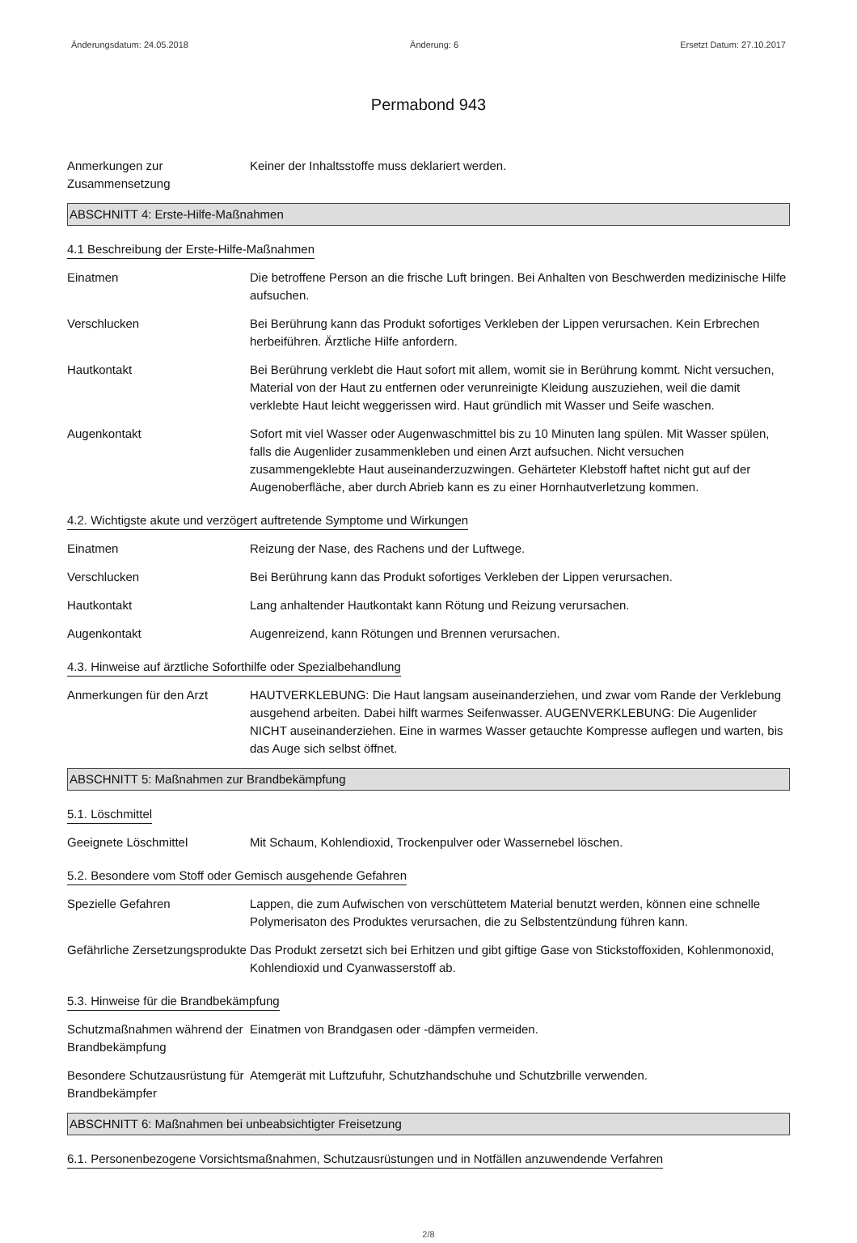Änderungsdatum: 24.05.2018 Änderung: 6 Ersetzt Datum: 27.10.2017
Permabond 943
Anmerkungen zur Zusammensetzung
Keiner der Inhaltsstoffe muss deklariert werden.
ABSCHNITT 4: Erste-Hilfe-Maßnahmen
4.1 Beschreibung der Erste-Hilfe-Maßnahmen
Einatmen Die betroffene Person an die frische Luft bringen. Bei Anhalten von Beschwerden medizinische Hilfe aufsuchen.
Verschlucken Bei Berührung kann das Produkt sofortiges Verkleben der Lippen verursachen. Kein Erbrechen herbeiführen. Ärztliche Hilfe anfordern.
Hautkontakt Bei Berührung verklebt die Haut sofort mit allem, womit sie in Berührung kommt. Nicht versuchen, Material von der Haut zu entfernen oder verunreinigte Kleidung auszuziehen, weil die damit verklebte Haut leicht weggerissen wird. Haut gründlich mit Wasser und Seife waschen.
Augenkontakt Sofort mit viel Wasser oder Augenwaschmittel bis zu 10 Minuten lang spülen. Mit Wasser spülen, falls die Augenlider zusammenkleben und einen Arzt aufsuchen. Nicht versuchen zusammengeklebte Haut auseinanderzuzwingen. Gehärteter Klebstoff haftet nicht gut auf der Augenoberfläche, aber durch Abrieb kann es zu einer Hornhautverletzung kommen.
4.2. Wichtigste akute und verzögert auftretende Symptome und Wirkungen
Einatmen Reizung der Nase, des Rachens und der Luftwege.
Verschlucken Bei Berührung kann das Produkt sofortiges Verkleben der Lippen verursachen.
Hautkontakt Lang anhaltender Hautkontakt kann Rötung und Reizung verursachen.
Augenkontakt Augenreizend, kann Rötungen und Brennen verursachen.
4.3. Hinweise auf ärztliche Soforthilfe oder Spezialbehandlung
Anmerkungen für den Arzt HAUTVERKLEBUNG: Die Haut langsam auseinanderziehen, und zwar vom Rande der Verklebung ausgehend arbeiten. Dabei hilft warmes Seifenwasser. AUGENVERKLEBUNG: Die Augenlider NICHT auseinanderziehen. Eine in warmes Wasser getauchte Kompresse auflegen und warten, bis das Auge sich selbst öffnet.
ABSCHNITT 5: Maßnahmen zur Brandbekämpfung
5.1. Löschmittel
Geeignete Löschmittel Mit Schaum, Kohlendioxid, Trockenpulver oder Wassernebel löschen.
5.2. Besondere vom Stoff oder Gemisch ausgehende Gefahren
Spezielle Gefahren Lappen, die zum Aufwischen von verschüttetem Material benutzt werden, können eine schnelle Polymerisaton des Produktes verursachen, die zu Selbstentzündung führen kann.
Gefährliche Zersetzungsprodukte
Das Produkt zersetzt sich bei Erhitzen und gibt giftige Gase von Stickstoffoxiden, Kohlenmonoxid, Kohlendioxid und Cyanwasserstoff ab.
5.3. Hinweise für die Brandbekämpfung
Schutzmaßnahmen während der Brandbekämpfung
Einatmen von Brandgasen oder -dämpfen vermeiden.
Besondere Schutzausrüstung für Brandbekämpfer
Atemgerät mit Luftzufuhr, Schutzhandschuhe und Schutzbrille verwenden.
ABSCHNITT 6: Maßnahmen bei unbeabsichtigter Freisetzung
6.1. Personenbezogene Vorsichtsmaßnahmen, Schutzausrüstungen und in Notfällen anzuwendende Verfahren
2/8